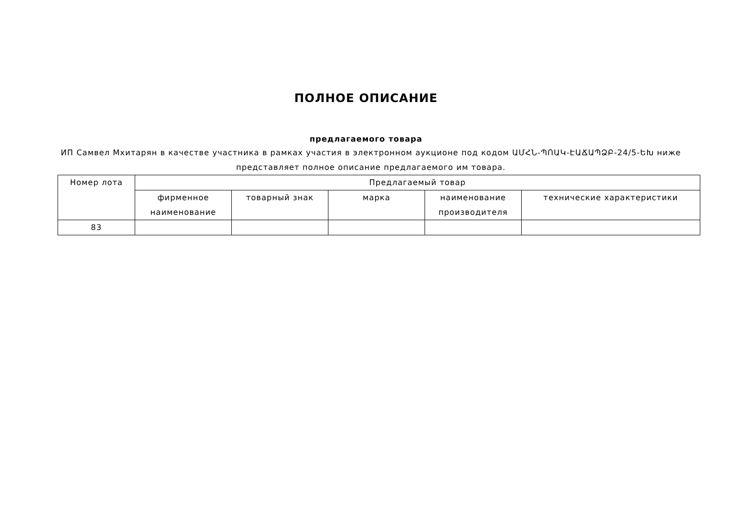ПОЛНОЕ ОПИСАНИЕ
предлагаемого товара
ИП Самвел Мхитарян в качестве участника в рамках участия в электронном аукционе под кодом ԱՄՀՆ-ՊՈԱԿ-ԷԱՃԱՊՁԲ-24/5-ԵԽ ниже представляет полное описание предлагаемого им товара.
| Номер лота | Предлагаемый товар | | | | |
| --- | --- | --- | --- | --- | --- |
| | фирменное наименование | товарный знак | марка | наименование производителя | технические характеристики |
| 83 | | | | | |